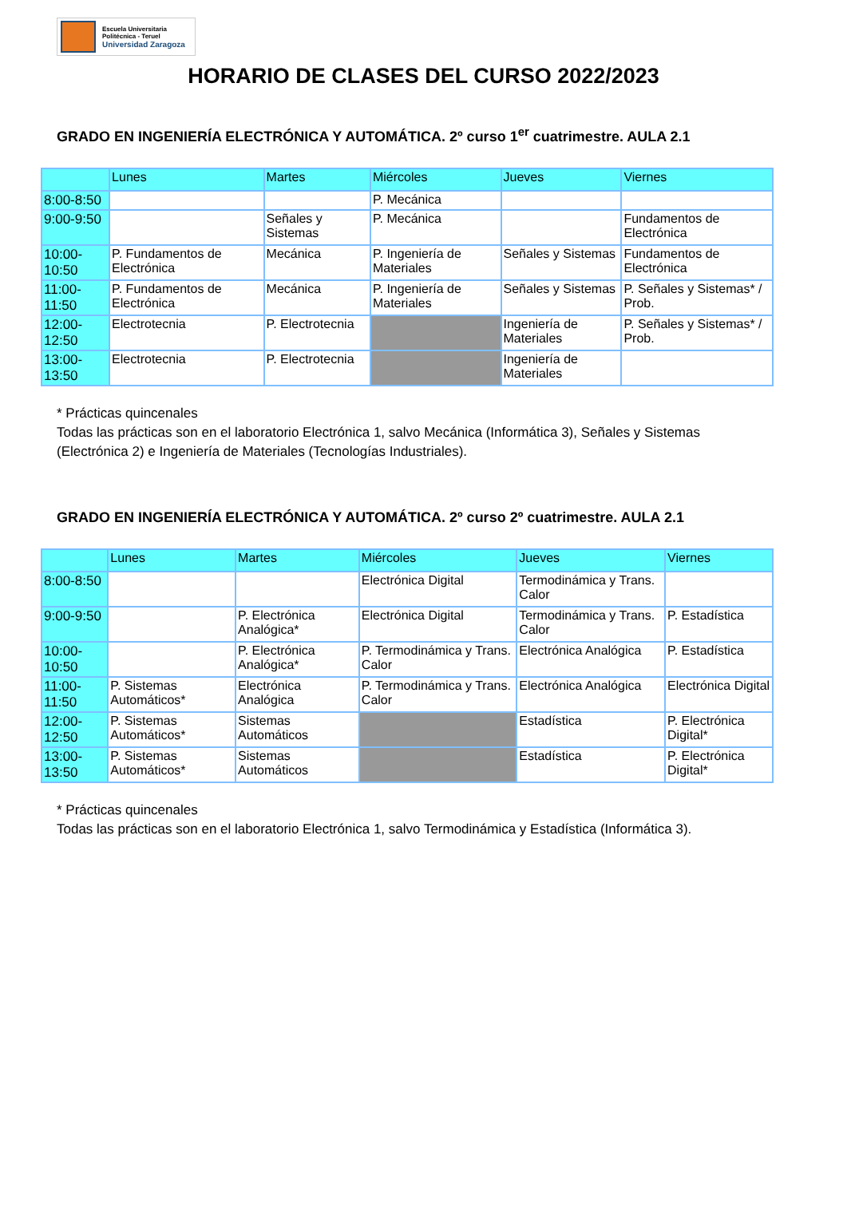Escuela Universitaria
Politécnica - Teruel
Universidad Zaragoza
HORARIO DE CLASES DEL CURSO 2022/2023
GRADO EN INGENIERÍA ELECTRÓNICA Y AUTOMÁTICA. 2º curso 1<sup>er</sup> cuatrimestre. AULA 2.1
| | Lunes | Martes | Miércoles | Jueves | Viernes |
| --- | --- | --- | --- | --- | --- |
| 8:00-8:50 | | | P. Mecánica | | |
| 9:00-9:50 | | Señales y Sistemas | P. Mecánica | | Fundamentos de Electrónica |
| 10:00-10:50 | P. Fundamentos de Electrónica | Mecánica | P. Ingeniería de Materiales | Señales y Sistemas | Fundamentos de Electrónica |
| 11:00-11:50 | P. Fundamentos de Electrónica | Mecánica | P. Ingeniería de Materiales | Señales y Sistemas | P. Señales y Sistemas* / Prob. |
| 12:00-12:50 | Electrotecnia | P. Electrotecnia | | Ingeniería de Materiales | P. Señales y Sistemas* / Prob. |
| 13:00-13:50 | Electrotecnia | P. Electrotecnia | | Ingeniería de Materiales | |
* Prácticas quincenales
Todas las prácticas son en el laboratorio Electrónica 1, salvo Mecánica (Informática 3), Señales y Sistemas (Electrónica 2) e Ingeniería de Materiales (Tecnologías Industriales).
GRADO EN INGENIERÍA ELECTRÓNICA Y AUTOMÁTICA. 2º curso 2º cuatrimestre. AULA 2.1
| | Lunes | Martes | Miércoles | Jueves | Viernes |
| --- | --- | --- | --- | --- | --- |
| 8:00-8:50 | | | Electrónica Digital | Termodinámica y Trans. Calor | |
| 9:00-9:50 | | P. Electrónica Analógica* | Electrónica Digital | Termodinámica y Trans. Calor | P. Estadística |
| 10:00-10:50 | | P. Electrónica Analógica* | P. Termodinámica y Trans. Calor | Electrónica Analógica | P. Estadística |
| 11:00-11:50 | P. Sistemas Automáticos* | Electrónica Analógica | P. Termodinámica y Trans. Calor | Electrónica Analógica | Electrónica Digital |
| 12:00-12:50 | P. Sistemas Automáticos* | Sistemas Automáticos | | Estadística | P. Electrónica Digital* |
| 13:00-13:50 | P. Sistemas Automáticos* | Sistemas Automáticos | | Estadística | P. Electrónica Digital* |
* Prácticas quincenales
Todas las prácticas son en el laboratorio Electrónica 1, salvo Termodinámica y Estadística (Informática 3).